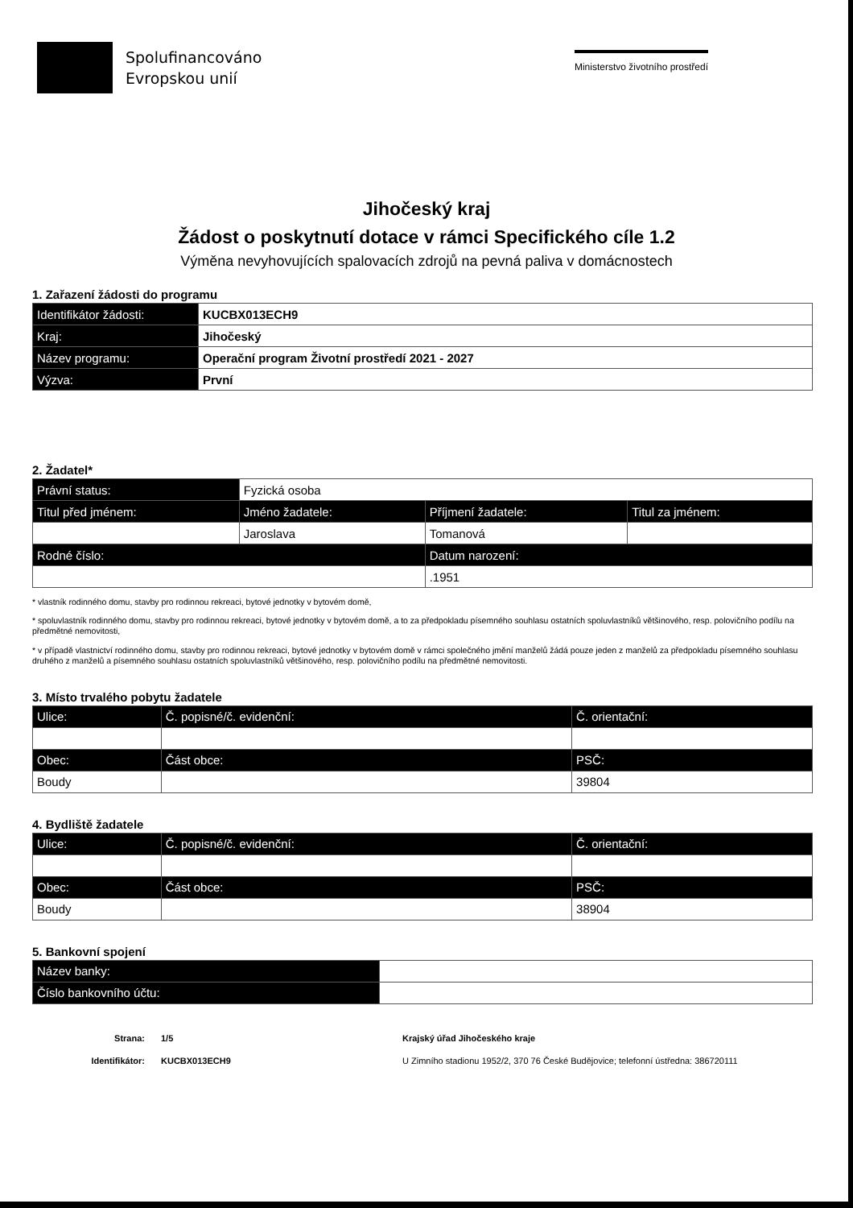Spolufinancováno
Evropskou unií
Ministerstvo životního prostředí
Jihočeský kraj
Žádost o poskytnutí dotace v rámci Specifického cíle 1.2
Výměna nevyhovujících spalovacích zdrojů na pevná paliva v domácnostech
1. Zařazení žádosti do programu
| Identifikátor žádosti: | KUCBX013ECH9 |
| Kraj: | Jihočeský |
| Název programu: | Operační program Životní prostředí 2021 - 2027 |
| Výzva: | První |
2. Žadatel*
| Právní status: | Fyzická osoba | | |
| Titul před jménem: | Jméno žadatele: | Příjmení žadatele: | Titul za jménem: |
| | Jaroslava | Tomanová | |
| Rodné číslo: | | Datum narození: | |
| | | .1951 | |
* vlastník rodinného domu, stavby pro rodinnou rekreaci, bytové jednotky v bytovém domě,
* spoluvlastník rodinného domu, stavby pro rodinnou rekreaci, bytové jednotky v bytovém domě, a to za předpokladu písemného souhlasu ostatních spoluvlastníků většinového, resp. polovičního podílu na předmětné nemovitosti,
* v případě vlastnictví rodinného domu, stavby pro rodinnou rekreaci, bytové jednotky v bytovém domě v rámci společného jmění manželů žádá pouze jeden z manželů za předpokladu písemného souhlasu druhého z manželů a písemného souhlasu ostatních spoluvlastníků většinového, resp. polovičního podílu na předmětné nemovitosti.
3. Místo trvalého pobytu žadatele
| Ulice: | Č. popisné/č. evidenční: | Č. orientační: |
| --- | --- | --- |
| Obec: | Část obce: | PSČ: |
| Boudy | | 39804 |
4. Bydliště žadatele
| Ulice: | Č. popisné/č. evidenční: | Č. orientační: |
| --- | --- | --- |
| Obec: | Část obce: | PSČ: |
| Boudy | | 38904 |
5. Bankovní spojení
| Název banky: | |
| Číslo bankovního účtu: | |
Strana:
Identifikátor:
1/5
KUCBX013ECH9
Krajský úřad Jihočeského kraje
U Zimního stadionu 1952/2, 370 76 České Budějovice; telefonní ústředna: 386720111